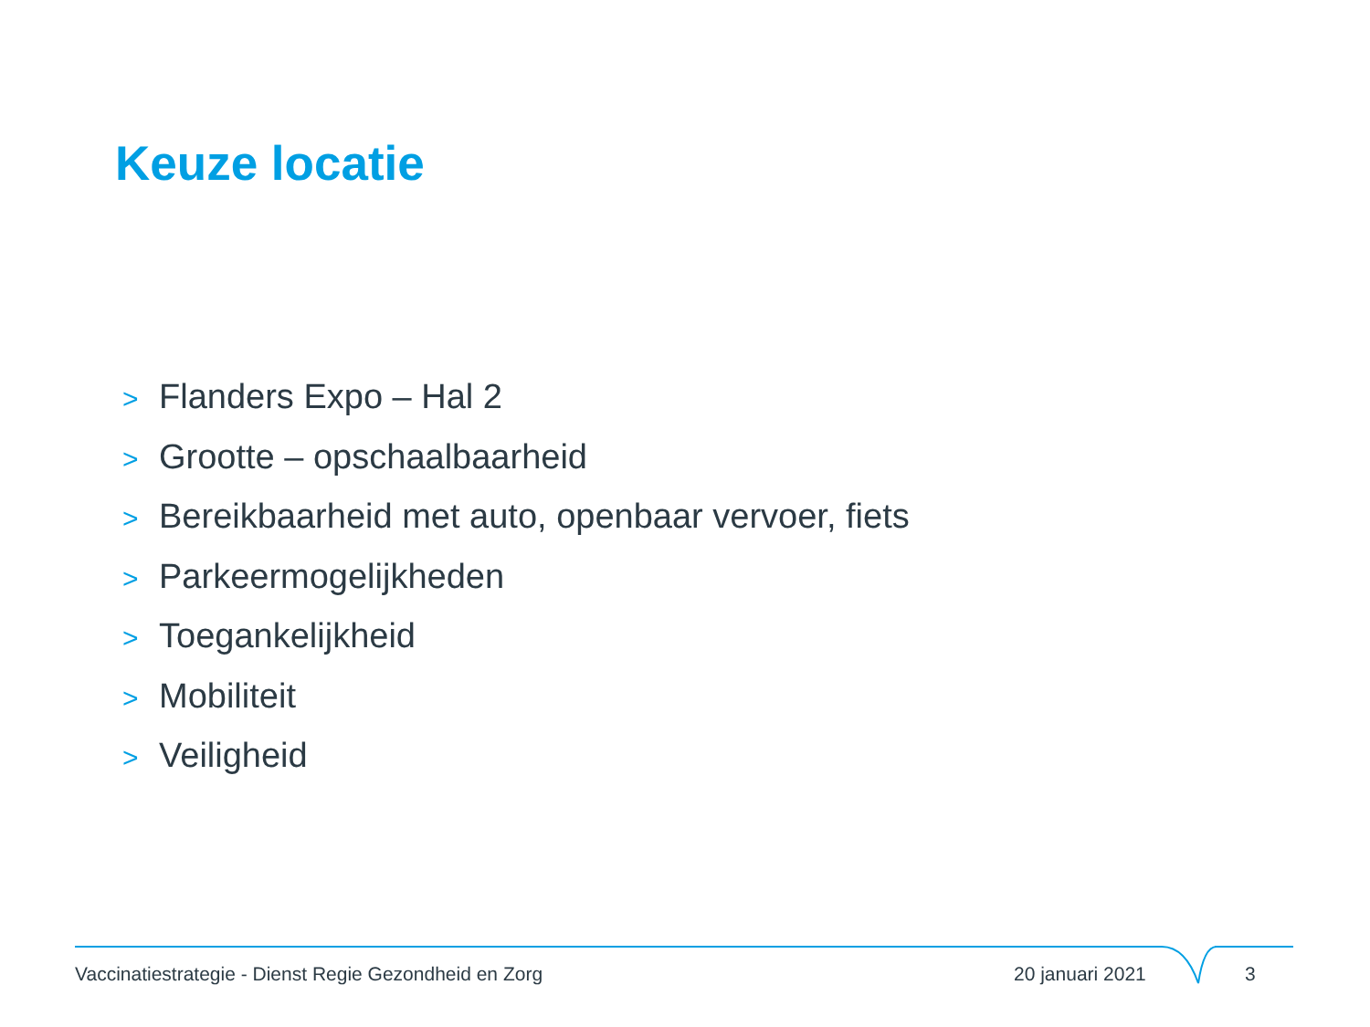Keuze locatie
> Flanders Expo – Hal 2
> Grootte – opschaalbaarheid
> Bereikbaarheid met auto, openbaar vervoer, fiets
> Parkeermogelijkheden
> Toegankelijkheid
> Mobiliteit
> Veiligheid
Vaccinatiestrategie - Dienst Regie Gezondheid en Zorg
20 januari 2021 3